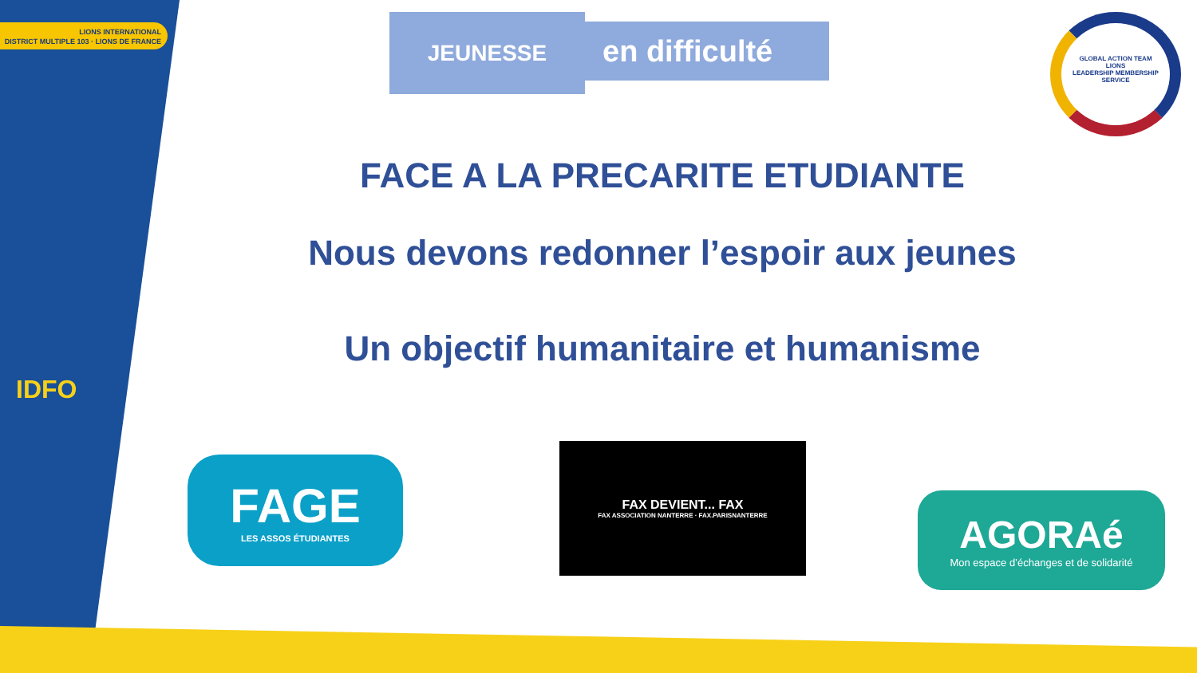LIONS INTERNATIONAL
DISTRICT MULTIPLE 103 · LIONS DE FRANCE
JEUNESSE en difficulté
GLOBAL ACTION TEAM
LIONS
LEADERSHIP MEMBERSHIP SERVICE
FACE A LA PRECARITE ETUDIANTE
Nous devons redonner l’espoir aux jeunes
Un objectif humanitaire et humanisme
IDFO
FAGE
LES ASSOS ÉTUDIANTES
FAX DEVIENT... FAX
FAX ASSOCIATION NANTERRE · FAX.PARISNANTERRE
AGORAé
Mon espace d’échanges et de solidarité